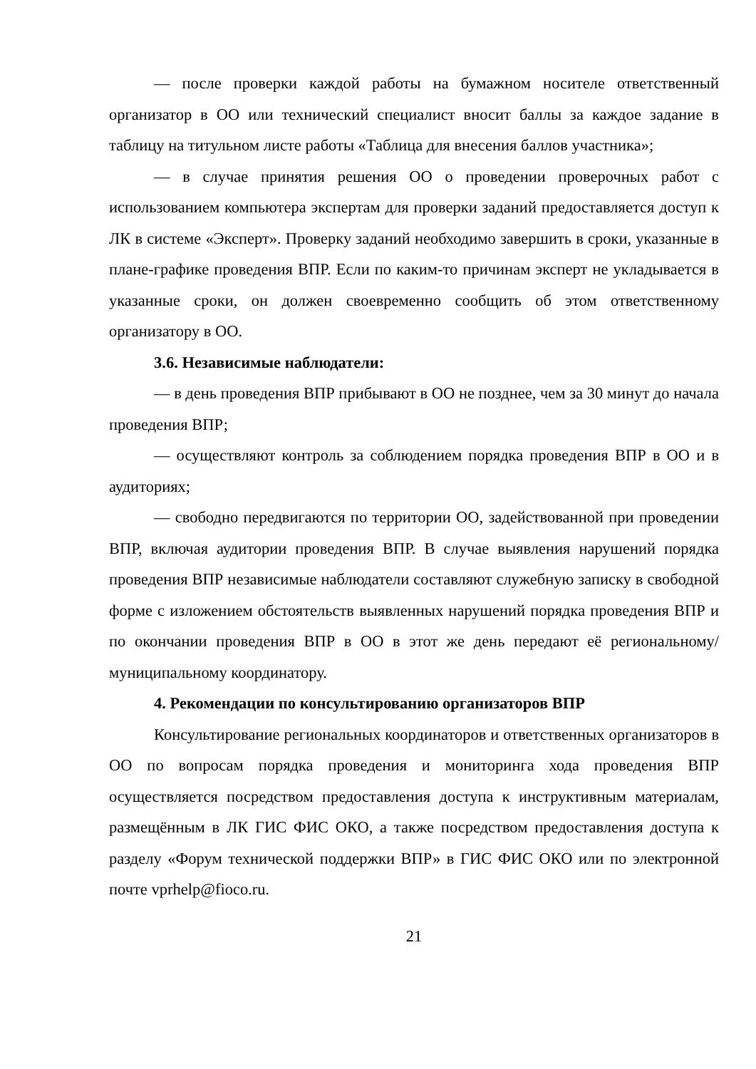— после проверки каждой работы на бумажном носителе ответственный организатор в ОО или технический специалист вносит баллы за каждое задание в таблицу на титульном листе работы «Таблица для внесения баллов участника»;
— в случае принятия решения ОО о проведении проверочных работ с использованием компьютера экспертам для проверки заданий предоставляется доступ к ЛК в системе «Эксперт». Проверку заданий необходимо завершить в сроки, указанные в плане-графике проведения ВПР. Если по каким-то причинам эксперт не укладывается в указанные сроки, он должен своевременно сообщить об этом ответственному организатору в ОО.
3.6. Независимые наблюдатели:
— в день проведения ВПР прибывают в ОО не позднее, чем за 30 минут до начала проведения ВПР;
— осуществляют контроль за соблюдением порядка проведения ВПР в ОО и в аудиториях;
— свободно передвигаются по территории ОО, задействованной при проведении ВПР, включая аудитории проведения ВПР. В случае выявления нарушений порядка проведения ВПР независимые наблюдатели составляют служебную записку в свободной форме с изложением обстоятельств выявленных нарушений порядка проведения ВПР и по окончании проведения ВПР в ОО в этот же день передают её региональному/муниципальному координатору.
4. Рекомендации по консультированию организаторов ВПР
Консультирование региональных координаторов и ответственных организаторов в ОО по вопросам порядка проведения и мониторинга хода проведения ВПР осуществляется посредством предоставления доступа к инструктивным материалам, размещённым в ЛК ГИС ФИС ОКО, а также посредством предоставления доступа к разделу «Форум технической поддержки ВПР» в ГИС ФИС ОКО или по электронной почте vprhelp@fioco.ru.
21